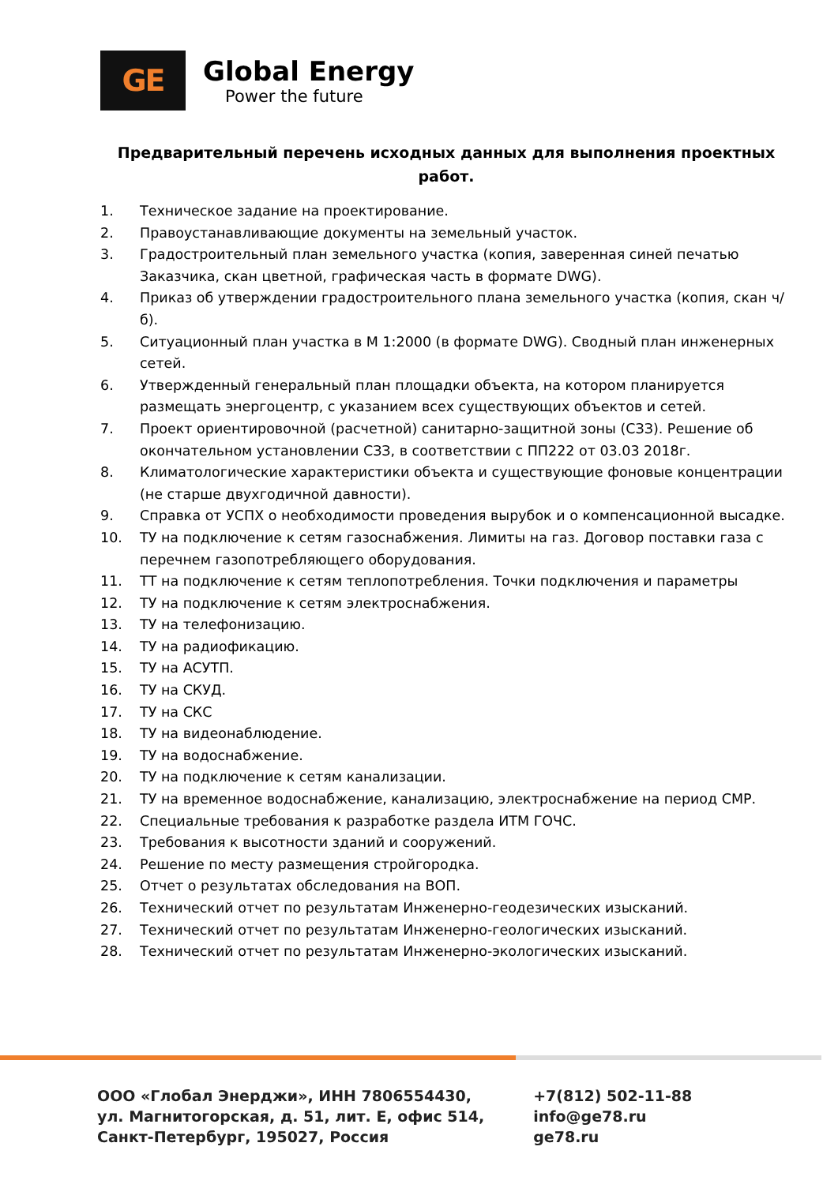GE
Global Energy
Power the future
Предварительный перечень исходных данных для выполнения проектных работ.
1. Техническое задание на проектирование.
2. Правоустанавливающие документы на земельный участок.
3. Градостроительный план земельного участка (копия, заверенная синей печатью Заказчика, скан цветной, графическая часть в формате DWG).
4. Приказ об утверждении градостроительного плана земельного участка (копия, скан ч/б).
5. Ситуационный план участка в М 1:2000 (в формате DWG). Сводный план инженерных сетей.
6. Утвержденный генеральный план площадки объекта, на котором планируется размещать энергоцентр, с указанием всех существующих объектов и сетей.
7. Проект ориентировочной (расчетной) санитарно-защитной зоны (СЗЗ). Решение об окончательном установлении СЗЗ, в соответствии с ПП222 от 03.03 2018г.
8. Климатологические характеристики объекта и существующие фоновые концентрации (не старше двухгодичной давности).
9. Справка от УСПХ о необходимости проведения вырубок и о компенсационной высадке.
10. ТУ на подключение к сетям газоснабжения. Лимиты на газ. Договор поставки газа с перечнем газопотребляющего оборудования.
11. ТТ на подключение к сетям теплопотребления. Точки подключения и параметры
12. ТУ на подключение к сетям электроснабжения.
13. ТУ на телефонизацию.
14. ТУ на радиофикацию.
15. ТУ на АСУТП.
16. ТУ на СКУД.
17. ТУ на СКС
18. ТУ на видеонаблюдение.
19. ТУ на водоснабжение.
20. ТУ на подключение к сетям канализации.
21. ТУ на временное водоснабжение, канализацию, электроснабжение на период СМР.
22. Специальные требования к разработке раздела ИТМ ГОЧС.
23. Требования к высотности зданий и сооружений.
24. Решение по месту размещения стройгородка.
25. Отчет о результатах обследования на ВОП.
26. Технический отчет по результатам Инженерно-геодезических изысканий.
27. Технический отчет по результатам Инженерно-геологических изысканий.
28. Технический отчет по результатам Инженерно-экологических изысканий.
ООО «Глобал Энерджи», ИНН 7806554430,
ул. Магнитогорская, д. 51, лит. Е, офис 514,
Санкт-Петербург, 195027, Россия
+7(812) 502-11-88
info@ge78.ru
ge78.ru